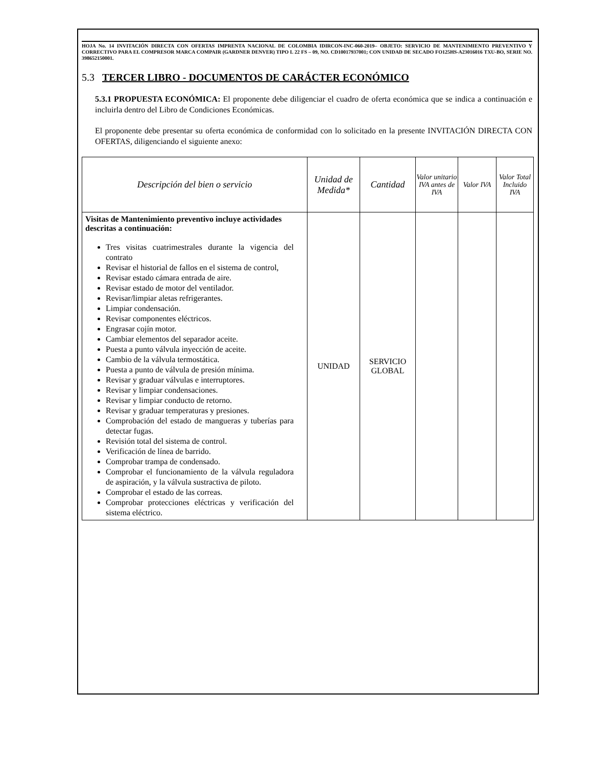HOJA No. 14 INVITACIÓN DIRECTA CON OFERTAS IMPRENTA NACIONAL DE COLOMBIA IDIRCON-INC-060-2019– OBJETO: SERVICIO DE MANTENIMIENTO PREVENTIVO Y CORRECTIVO PARA EL COMPRESOR MARCA COMPAIR (GARDNER DENVER) TIPO L 22 FS – 09, NO. CD10017937001; CON UNIDAD DE SECADO FO125HS-A23016016 TXU-BO, SERIE NO. 398652150001.
5.3 TERCER LIBRO - DOCUMENTOS DE CARÁCTER ECONÓMICO
5.3.1 PROPUESTA ECONÓMICA: El proponente debe diligenciar el cuadro de oferta económica que se indica a continuación e incluirla dentro del Libro de Condiciones Económicas.
El proponente debe presentar su oferta económica de conformidad con lo solicitado en la presente INVITACIÓN DIRECTA CON OFERTAS, diligenciando el siguiente anexo:
| Descripción del bien o servicio | Unidad de Medida* | Cantidad | Valor unitario IVA antes de IVA | Valor IVA | Valor Total Incluido IVA |
| --- | --- | --- | --- | --- | --- |
| Visitas de Mantenimiento preventivo incluye actividades descritas a continuación: Tres visitas cuatrimestrales durante la vigencia del contrato Revisar el historial de fallos en el sistema de control, Revisar estado cámara entrada de aire. Revisar estado de motor del ventilador. Revisar/limpiar aletas refrigerantes. Limpiar condensación. Revisar componentes eléctricos. Engrasar cojín motor. Cambiar elementos del separador aceite. Puesta a punto válvula inyección de aceite. Cambio de la válvula termostática. Puesta a punto de válvula de presión mínima. Revisar y graduar válvulas e interruptores. Revisar y limpiar condensaciones. Revisar y limpiar conducto de retorno. Revisar y graduar temperaturas y presiones. Comprobación del estado de mangueras y tuberías para detectar fugas. Revisión total del sistema de control. Verificación de línea de barrido. Comprobar trampa de condensado. Comprobar el funcionamiento de la válvula reguladora de aspiración, y la válvula sustractiva de piloto. Comprobar el estado de las correas. Comprobar protecciones eléctricas y verificación del sistema eléctrico. | UNIDAD | SERVICIO GLOBAL | | | |